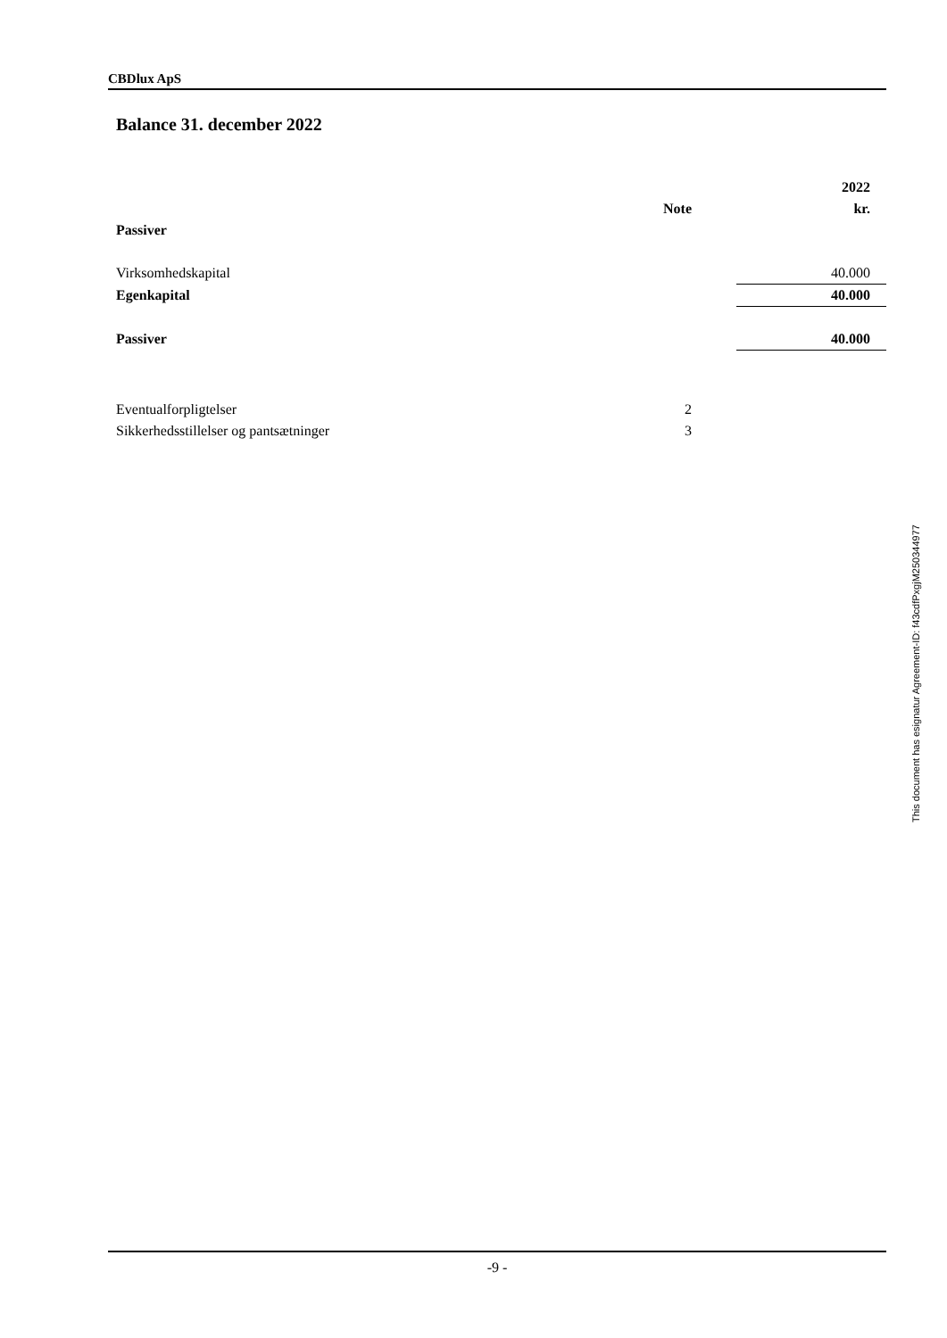CBDlux ApS
Balance 31. december 2022
| | | 2022 |
| --- | --- | --- |
| | Note | kr. |
| Passiver | | |
| Virksomhedskapital | | 40.000 |
| Egenkapital | | 40.000 |
| Passiver | | 40.000 |
| Eventualforpligtelser | 2 | |
| Sikkerhedsstillelser og pantsætninger | 3 | |
-9 -
This document has esignatur Agreement-ID: f43cdfPxgjM250344977